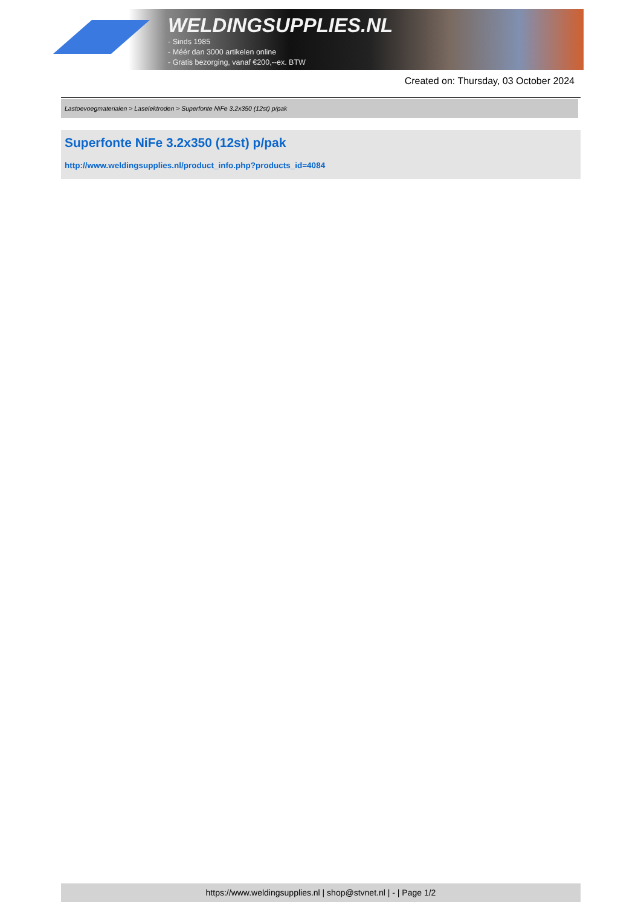WELDINGSUPPLIES.NL
- Sinds 1985
- Méér dan 3000 artikelen online
- Gratis bezorging, vanaf €200,--ex. BTW
Created on: Thursday, 03 October 2024
Lastoevoegmaterialen > Laselektroden > Superfonte NiFe 3.2x350 (12st) p/pak
Superfonte NiFe 3.2x350 (12st) p/pak
http://www.weldingsupplies.nl/product_info.php?products_id=4084
https://www.weldingsupplies.nl | shop@stvnet.nl | - | Page 1/2